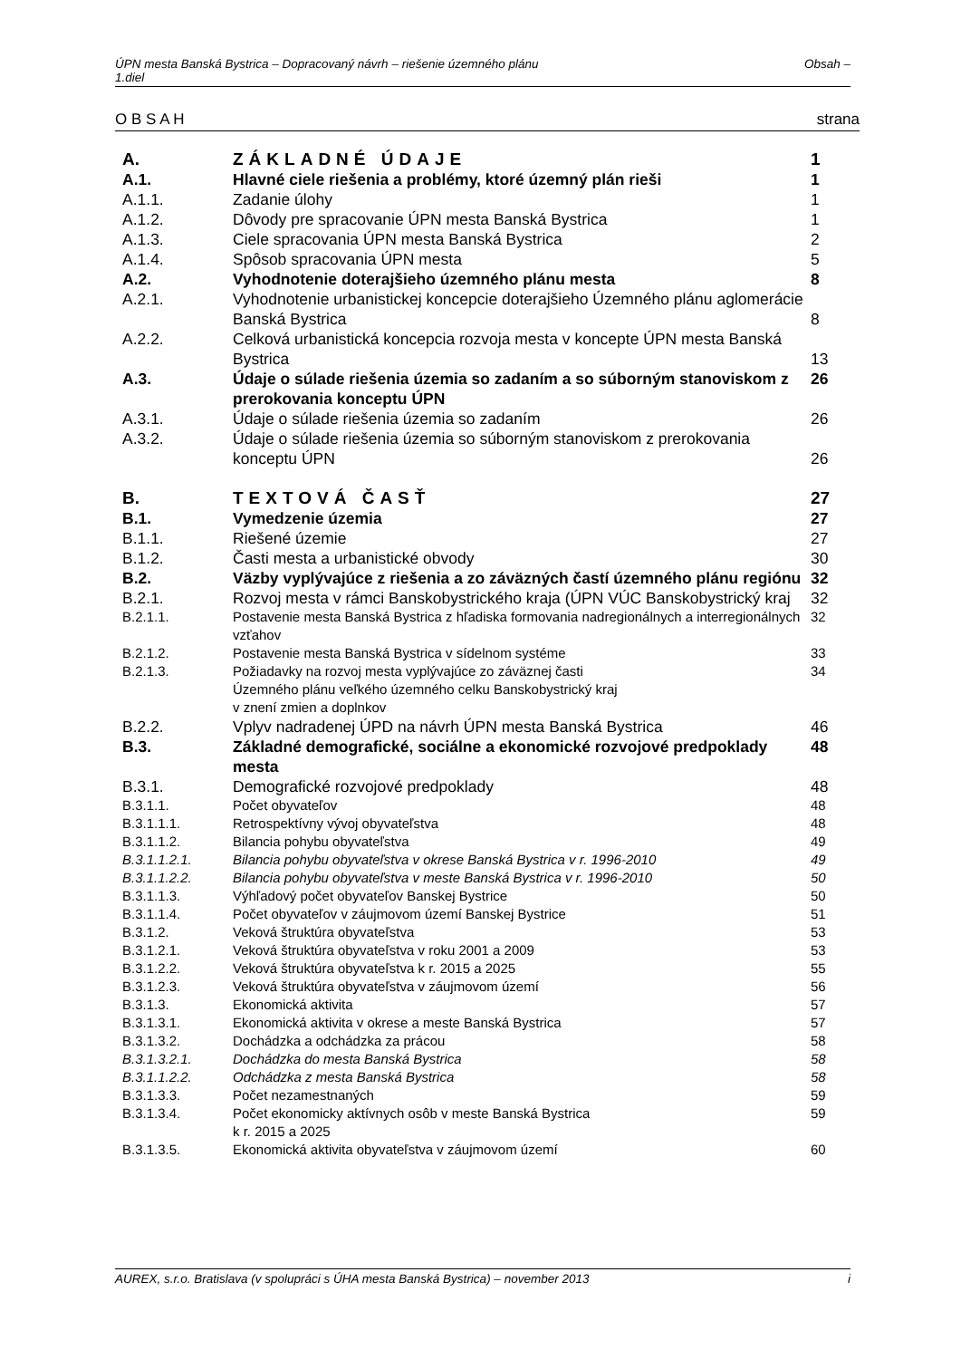ÚPN mesta Banská Bystrica – Dopracovaný návrh – riešenie územného plánu
1.diel Obsah –
O B S A H strana
| A. | ZÁKLADNÉ ÚDAJE | 1 |
| A.1. | Hlavné ciele riešenia a problémy, ktoré územný plán rieši | 1 |
| A.1.1. | Zadanie úlohy | 1 |
| A.1.2. | Dôvody pre spracovanie ÚPN mesta Banská Bystrica | 1 |
| A.1.3. | Ciele spracovania ÚPN mesta Banská Bystrica | 2 |
| A.1.4. | Spôsob spracovania ÚPN mesta | 5 |
| A.2. | Vyhodnotenie doterajšieho územného plánu mesta | 8 |
| A.2.1. | Vyhodnotenie urbanistickej koncepcie doterajšieho Územného plánu aglomerácie Banská Bystrica | 8 |
| A.2.2. | Celková urbanistická koncepcia rozvoja mesta v koncepte ÚPN mesta Banská Bystrica | 13 |
| A.3. | Údaje o súlade riešenia územia so zadaním a so súborným stanoviskom z prerokovania konceptu ÚPN | 26 |
| A.3.1. | Údaje o súlade riešenia územia so zadaním | 26 |
| A.3.2. | Údaje o súlade riešenia územia so súborným stanoviskom z prerokovania konceptu ÚPN | 26 |
| B. | TEXTOVÁ ČASŤ | 27 |
| B.1. | Vymedzenie územia | 27 |
| B.1.1. | Riešené územie | 27 |
| B.1.2. | Časti mesta a urbanistické obvody | 30 |
| B.2. | Väzby vyplývajúce z riešenia a zo záväzných častí územného plánu regiónu | 32 |
| B.2.1. | Rozvoj mesta v rámci Banskobystrického kraja (ÚPN VÚC Banskobystrický kraj | 32 |
| B.2.1.1. | Postavenie mesta Banská Bystrica z hľadiska formovania nadregionálnych a interregionálnych vzťahov | 32 |
| B.2.1.2. | Postavenie mesta Banská Bystrica v sídelnom systéme | 33 |
| B.2.1.3. | Požiadavky na rozvoj mesta vyplývajúce zo záväznej časti Územného plánu veľkého územného celku Banskobystrický kraj v znení zmien a doplnkov | 34 |
| B.2.2. | Vplyv nadradenej ÚPD na návrh ÚPN mesta Banská Bystrica | 46 |
| B.3. | Základné demografické, sociálne a ekonomické rozvojové predpoklady mesta | 48 |
| B.3.1. | Demografické rozvojové predpoklady | 48 |
| B.3.1.1. | Počet obyvateľov | 48 |
| B.3.1.1.1. | Retrospektívny vývoj obyvateľstva | 48 |
| B.3.1.1.2. | Bilancia pohybu obyvateľstva | 49 |
| B.3.1.1.2.1. | Bilancia pohybu obyvateľstva v okrese Banská Bystrica v r. 1996-2010 | 49 |
| B.3.1.1.2.2. | Bilancia pohybu obyvateľstva v meste Banská Bystrica v r. 1996-2010 | 50 |
| B.3.1.1.3. | Výhľadový počet obyvateľov Banskej Bystrice | 50 |
| B.3.1.1.4. | Počet obyvateľov v záujmovom území Banskej Bystrice | 51 |
| B.3.1.2. | Veková štruktúra obyvateľstva | 53 |
| B.3.1.2.1. | Veková štruktúra obyvateľstva v roku 2001 a 2009 | 53 |
| B.3.1.2.2. | Veková štruktúra obyvateľstva k r. 2015 a 2025 | 55 |
| B.3.1.2.3. | Veková štruktúra obyvateľstva v záujmovom území | 56 |
| B.3.1.3. | Ekonomická aktivita | 57 |
| B.3.1.3.1. | Ekonomická aktivita v okrese a meste Banská Bystrica | 57 |
| B.3.1.3.2. | Dochádzka a odchádzka za prácou | 58 |
| B.3.1.3.2.1. | Dochádzka do mesta Banská Bystrica | 58 |
| B.3.1.1.2.2. | Odchádzka z mesta Banská Bystrica | 58 |
| B.3.1.3.3. | Počet nezamestnaných | 59 |
| B.3.1.3.4. | Počet ekonomicky aktívnych osôb v meste Banská Bystrica k r. 2015 a 2025 | 59 |
| B.3.1.3.5. | Ekonomická aktivita obyvateľstva v záujmovom území | 60 |
AUREX, s.r.o. Bratislava (v spolupráci s ÚHA mesta Banská Bystrica) – november 2013 i